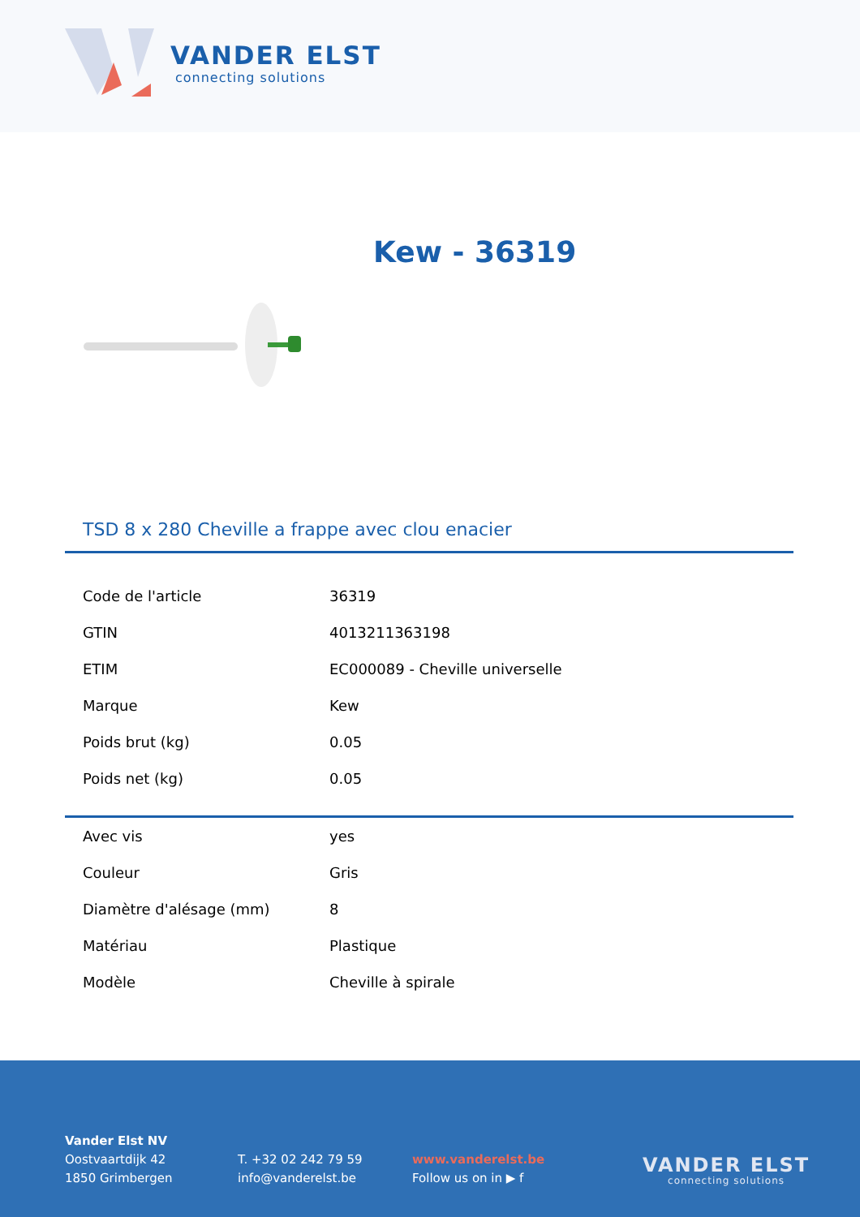VANDER ELST
connecting solutions
Kew - 36319
TSD 8 x 280 Cheville a frappe avec clou enacier
| Code de l'article | 36319 |
| GTIN | 4013211363198 |
| ETIM | EC000089 - Cheville universelle |
| Marque | Kew |
| Poids brut (kg) | 0.05 |
| Poids net (kg) | 0.05 |
| Avec vis | yes |
| Couleur | Gris |
| Diamètre d'alésage (mm) | 8 |
| Matériau | Plastique |
| Modèle | Cheville à spirale |
Vander Elst NV
Oostvaartdijk 42
1850 Grimbergen
T. +32 02 242 79 59
info@vanderelst.be
www.vanderelst.be
Follow us on in ▶ f
VANDER ELST
connecting solutions